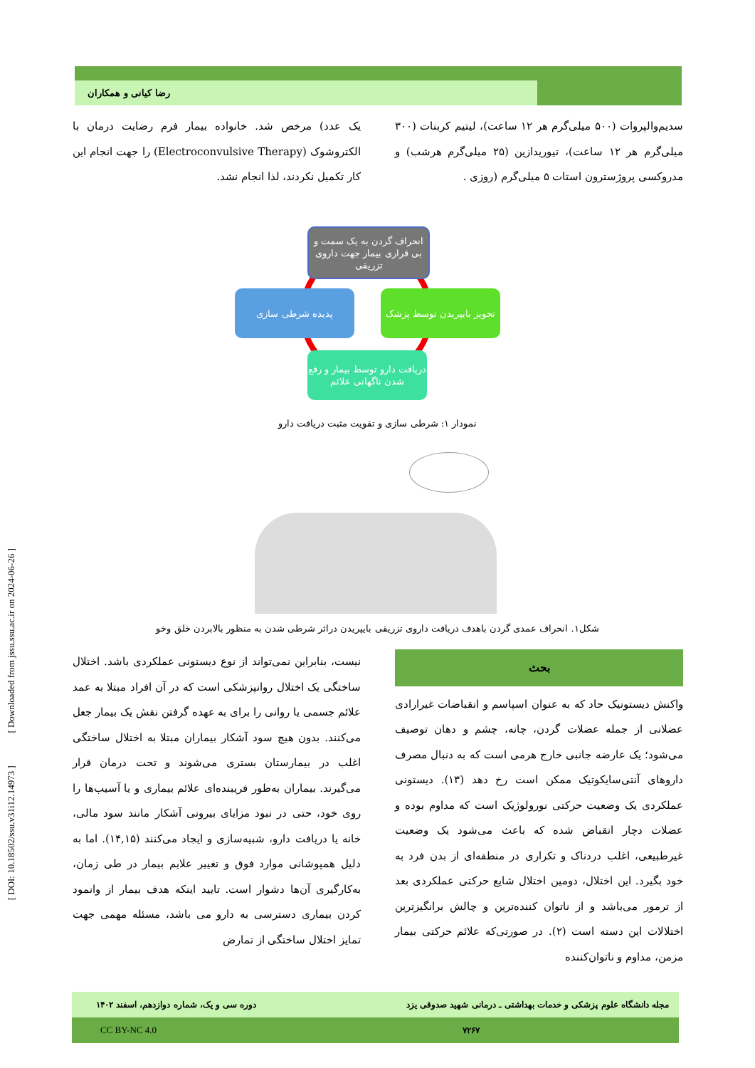[ DOI: 10.18502/ssu.v31i12.14973 ] [ Downloaded from jssu.ssu.ac.ir on 2024-06-26 ]
رضا کیانی و همکاران
سدیم‌والپروات (۵۰۰ میلی‌گرم هر ۱۲ ساعت)، لیتیم کربنات (۳۰۰ میلی‌گرم هر ۱۲ ساعت)، تیوریدازین (۲۵ میلی‌گرم هرشب) و مدروکسی پروژسترون استات ۵ میلی‌گرم (روزی .
یک عدد) مرخص شد. خانواده بیمار فرم رضایت درمان با الکتروشوک (Electroconvulsive Therapy) را جهت انجام این کار تکمیل نکردند، لذا انجام نشد.
انحراف گردن به یک سمت و بی قراری بیمار جهت داروی تزریقی
تجویز بایپریدن توسط پزشک
پدیده شرطی سازی
دریافت دارو توسط بیمار و رفع شدن ناگهانی علائم
نمودار ۱: شرطی سازی و تقویت مثبت دریافت دارو
شکل۱. انحراف عمدی گردن باهدف دریافت داروی تزریقی بایپریدن دراثر شرطی شدن به منظور بالابردن خلق وخو
بحث
واکنش دیستونیک حاد که به عنوان اسپاسم و انقباضات غیرارادی عضلانی از جمله عضلات گردن، چانه، چشم و دهان توصیف می‌شود؛ یک عارضه جانبی خارج هرمی است که به دنبال مصرف داروهای آنتی‌سایکوتیک ممکن است رخ دهد (۱۳). دیستونی عملکردی یک وضعیت حرکتی نورولوژیک است که مداوم بوده و عضلات دچار انقباض شده که باعث می‌شود یک وضعیت غیرطبیعی، اغلب دردناک و تکراری در منطقه‌ای از بدن فرد به خود بگیرد. این اختلال، دومین اختلال شایع حرکتی عملکردی بعد از ترمور می‌باشد و از ناتوان کننده‌ترین و چالش برانگیزترین اختلالات این دسته است (۲). در صورتی‌که علائم حرکتی بیمار مزمن، مداوم و ناتوان‌کننده
نیست، بنابراین نمی‌تواند از نوع دیستونی عملکردی باشد. اختلال ساختگی یک اختلال روانپزشکی است که در آن افراد مبتلا به عمد علائم جسمی یا روانی را برای به عهده گرفتن نقش یک بیمار جعل می‌کنند. بدون هیچ سود آشکار بیماران مبتلا به اختلال ساختگی اغلب در بیمارستان بستری می‌شوند و تحت درمان قرار می‌گیرند. بیماران به‌طور فریبنده‌ای علائم بیماری و یا آسیب‌ها را روی خود، حتی در نبود مزایای بیرونی آشکار مانند سود مالی، خانه یا دریافت دارو، شبیه‌سازی و ایجاد می‌کنند (۱۴,۱۵). اما به دلیل همپوشانی موارد فوق و تغییر علایم بیمار در طی زمان، به‌کارگیری آن‌ها دشوار است. تایید اینکه هدف بیمار از وانمود کردن بیماری دسترسی به دارو می باشد، مسئله مهمی جهت تمایز اختلال ساختگی از تمارض
مجله دانشگاه علوم پزشکی و خدمات بهداشتی ـ درمانی شهید صدوقی یزد دوره سی و یک، شماره دوازدهم، اسفند ۱۴۰۲
۷۲۶۷ CC BY-NC 4.0